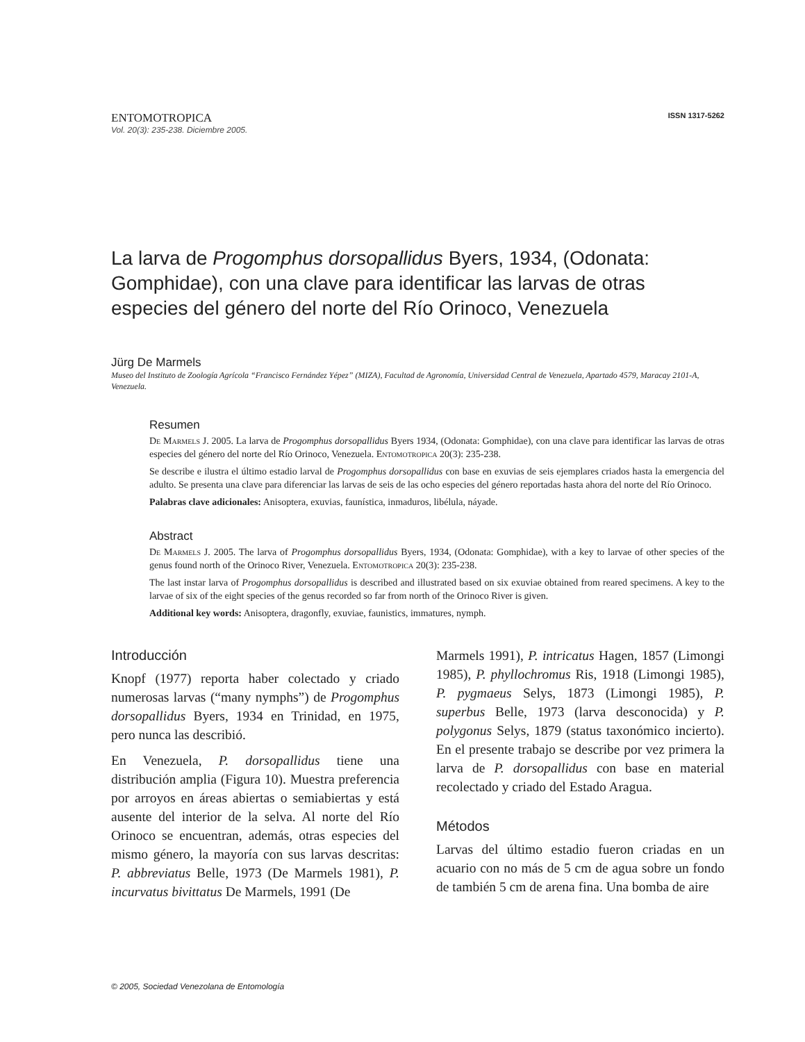ENTOMOTROPICA
Vol. 20(3): 235-238. Diciembre 2005.
ISSN 1317-5262
La larva de Progomphus dorsopallidus Byers, 1934, (Odonata: Gomphidae), con una clave para identificar las larvas de otras especies del género del norte del Río Orinoco, Venezuela
Jürg De Marmels
Museo del Instituto de Zoología Agrícola “Francisco Fernández Yépez” (MIZA), Facultad de Agronomía, Universidad Central de Venezuela, Apartado 4579, Maracay 2101-A, Venezuela.
Resumen
De Marmels J. 2005. La larva de Progomphus dorsopallidus Byers 1934, (Odonata: Gomphidae), con una clave para identificar las larvas de otras especies del género del norte del Río Orinoco, Venezuela. Entomotropica 20(3): 235-238.
Se describe e ilustra el último estadio larval de Progomphus dorsopallidus con base en exuvias de seis ejemplares criados hasta la emergencia del adulto. Se presenta una clave para diferenciar las larvas de seis de las ocho especies del género reportadas hasta ahora del norte del Río Orinoco.
Palabras clave adicionales: Anisoptera, exuvias, faunística, inmaduros, libélula, náyade.
Abstract
De Marmels J. 2005. The larva of Progomphus dorsopallidus Byers, 1934, (Odonata: Gomphidae), with a key to larvae of other species of the genus found north of the Orinoco River, Venezuela. Entomotropica 20(3): 235-238.
The last instar larva of Progomphus dorsopallidus is described and illustrated based on six exuviae obtained from reared specimens. A key to the larvae of six of the eight species of the genus recorded so far from north of the Orinoco River is given.
Additional key words: Anisoptera, dragonfly, exuviae, faunistics, immatures, nymph.
Introducción
Knopf (1977) reporta haber colectado y criado numerosas larvas (“many nymphs”) de Progomphus dorsopallidus Byers, 1934 en Trinidad, en 1975, pero nunca las describió.
En Venezuela, P. dorsopallidus tiene una distribución amplia (Figura 10). Muestra preferencia por arroyos en áreas abiertas o semiabiertas y está ausente del interior de la selva. Al norte del Río Orinoco se encuentran, además, otras especies del mismo género, la mayoría con sus larvas descritas: P. abbreviatus Belle, 1973 (De Marmels 1981), P. incurvatus bivittatus De Marmels, 1991 (De
Marmels 1991), P. intricatus Hagen, 1857 (Limongi 1985), P. phyllochromus Ris, 1918 (Limongi 1985), P. pygmaeus Selys, 1873 (Limongi 1985), P. superbus Belle, 1973 (larva desconocida) y P. polygonus Selys, 1879 (status taxonómico incierto). En el presente trabajo se describe por vez primera la larva de P. dorsopallidus con base en material recolectado y criado del Estado Aragua.
Métodos
Larvas del último estadio fueron criadas en un acuario con no más de 5 cm de agua sobre un fondo de también 5 cm de arena fina. Una bomba de aire
© 2005, Sociedad Venezolana de Entomología